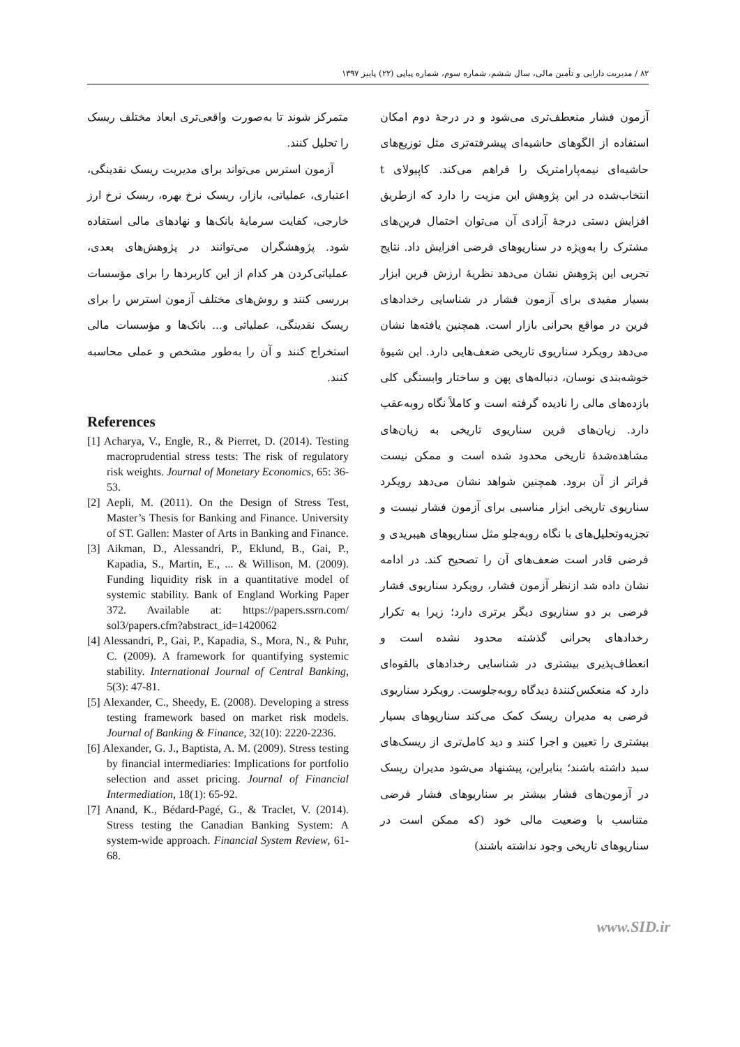۸۲ / مدیریت دارایی و تأمین مالی، سال ششم، شماره سوم، شماره پیاپی (۲۲) پاییز ۱۳۹۷
آزمون فشار منعطف‌تری می‌شود و در درجهٔ دوم امکان استفاده از الگوهای حاشیه‌ای پیشرفته‌تری مثل توزیع‌های حاشیه‌ای نیمه‌پارامتریک را فراهم می‌کند. کاپیولای t انتخاب‌شده در این پژوهش این مزیت را دارد که ازطریق افزایش دستی درجهٔ آزادی آن می‌توان احتمال فرین‌های مشترک را به‌ویژه در سناریوهای فرضی افزایش داد. نتایج تجربی این پژوهش نشان می‌دهد نظریهٔ ارزش فرین ابزار بسیار مفیدی برای آزمون فشار در شناسایی رخدادهای فرین در مواقع بحرانی بازار است. همچنین یافته‌ها نشان می‌دهد رویکرد سناریوی تاریخی ضعف‌هایی دارد. این شیوهٔ خوشه‌بندی نوسان، دنباله‌های پهن و ساختار وابستگی کلی بازده‌های مالی را نادیده گرفته است و کاملاً نگاه روبه‌عقب دارد. زیان‌های فرین سناریوی تاریخی به زیان‌های مشاهده‌شدهٔ تاریخی محدود شده است و ممکن نیست فراتر از آن برود. همچنین شواهد نشان می‌دهد رویکرد سناریوی تاریخی ابزار مناسبی برای آزمون فشار نیست و تجزیه‌وتحلیل‌های با نگاه روبه‌جلو مثل سناریوهای هیبریدی و فرضی قادر است ضعف‌های آن را تصحیح کند. در ادامه نشان داده شد ازنظر آزمون فشار، رویکرد سناریوی فشار فرضی بر دو سناریوی دیگر برتری دارد؛ زیرا به تکرار رخدادهای بحرانی گذشته محدود نشده است و انعطاف‌پذیری بیشتری در شناسایی رخدادهای بالقوه‌ای دارد که منعکس‌کنندهٔ دیدگاه روبه‌جلوست. رویکرد سناریوی فرضی به مدیران ریسک کمک می‌کند سناریوهای بسیار بیشتری را تعیین و اجرا کنند و دید کامل‌تری از ریسک‌های سبد داشته باشند؛ بنابراین، پیشنهاد می‌شود مدیران ریسک در آزمون‌های فشار بیشتر بر سناریوهای فشار فرضی متناسب با وضعیت مالی خود (که ممکن است در سناریوهای تاریخی وجود نداشته باشند)
متمرکز شوند تا به‌صورت واقعی‌تری ابعاد مختلف ریسک را تحلیل کنند.
آزمون استرس می‌تواند برای مدیریت ریسک نقدینگی، اعتباری، عملیاتی، بازار، ریسک نرخ بهره، ریسک نرخ ارز خارجی، کفایت سرمایهٔ بانک‌ها و نهادهای مالی استفاده شود. پژوهشگران می‌توانند در پژوهش‌های بعدی، عملیاتی‌کردن هر کدام از این کاربردها را برای مؤسسات بررسی کنند و روش‌های مختلف آزمون استرس را برای ریسک نقدینگی، عملیاتی و... بانک‌ها و مؤسسات مالی استخراج کنند و آن را به‌طور مشخص و عملی محاسبه کنند.
References
[1] Acharya, V., Engle, R., & Pierret, D. (2014). Testing macroprudential stress tests: The risk of regulatory risk weights. Journal of Monetary Economics, 65: 36-53.
[2] Aepli, M. (2011). On the Design of Stress Test, Master’s Thesis for Banking and Finance. University of ST. Gallen: Master of Arts in Banking and Finance.
[3] Aikman, D., Alessandri, P., Eklund, B., Gai, P., Kapadia, S., Martin, E., ... & Willison, M. (2009). Funding liquidity risk in a quantitative model of systemic stability. Bank of England Working Paper 372. Available at: https://papers.ssrn.com/ sol3/papers.cfm?abstract_id=1420062
[4] Alessandri, P., Gai, P., Kapadia, S., Mora, N., & Puhr, C. (2009). A framework for quantifying systemic stability. International Journal of Central Banking, 5(3): 47-81.
[5] Alexander, C., Sheedy, E. (2008). Developing a stress testing framework based on market risk models. Journal of Banking & Finance, 32(10): 2220-2236.
[6] Alexander, G. J., Baptista, A. M. (2009). Stress testing by financial intermediaries: Implications for portfolio selection and asset pricing. Journal of Financial Intermediation, 18(1): 65-92.
[7] Anand, K., Bédard-Pagé, G., & Traclet, V. (2014). Stress testing the Canadian Banking System: A system-wide approach. Financial System Review, 61-68.
www.SID.ir